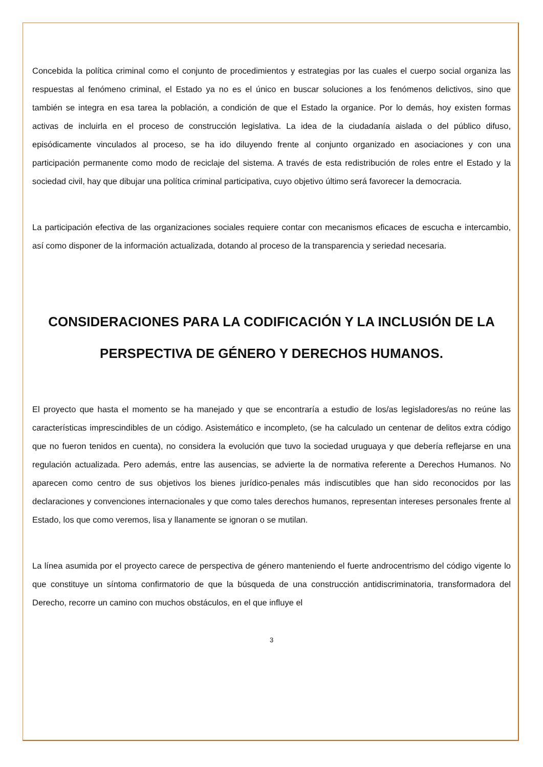Concebida la política criminal como el conjunto de procedimientos y estrategias por las cuales el cuerpo social organiza las respuestas al fenómeno criminal, el Estado ya no es el único en buscar soluciones a los fenómenos delictivos, sino que también se integra en esa tarea la población, a condición de que el Estado la organice. Por lo demás, hoy existen formas activas de incluirla en el proceso de construcción legislativa. La idea de la ciudadanía aislada o del público difuso, episódicamente vinculados al proceso, se ha ido diluyendo frente al conjunto organizado en asociaciones y con una participación permanente como modo de reciclaje del sistema. A través de esta redistribución de roles entre el Estado y la sociedad civil, hay que dibujar una política criminal participativa, cuyo objetivo último será favorecer la democracia.
La participación efectiva de las organizaciones sociales requiere contar con mecanismos eficaces de escucha e intercambio, así como disponer de la información actualizada, dotando al proceso de la transparencia y seriedad necesaria.
CONSIDERACIONES PARA LA CODIFICACIÓN Y LA INCLUSIÓN DE LA PERSPECTIVA DE GÉNERO Y DERECHOS HUMANOS.
El proyecto que hasta el momento se ha manejado y que se encontraría a estudio de los/as legisladores/as no reúne las características imprescindibles de un código. Asistemático e incompleto, (se ha calculado un centenar de delitos extra código que no fueron tenidos en cuenta), no considera la evolución que tuvo la sociedad uruguaya y que debería reflejarse en una regulación actualizada. Pero además, entre las ausencias, se advierte la de normativa referente a Derechos Humanos. No aparecen como centro de sus objetivos los bienes jurídico-penales más indiscutibles que han sido reconocidos por las declaraciones y convenciones internacionales y que como tales derechos humanos, representan intereses personales frente al Estado, los que como veremos, lisa y llanamente se ignoran o se mutilan.
La línea asumida por el proyecto carece de perspectiva de género manteniendo el fuerte androcentrismo del código vigente lo que constituye un síntoma confirmatorio de que la búsqueda de una construcción antidiscriminatoria, transformadora del Derecho, recorre un camino con muchos obstáculos, en el que influye el
3